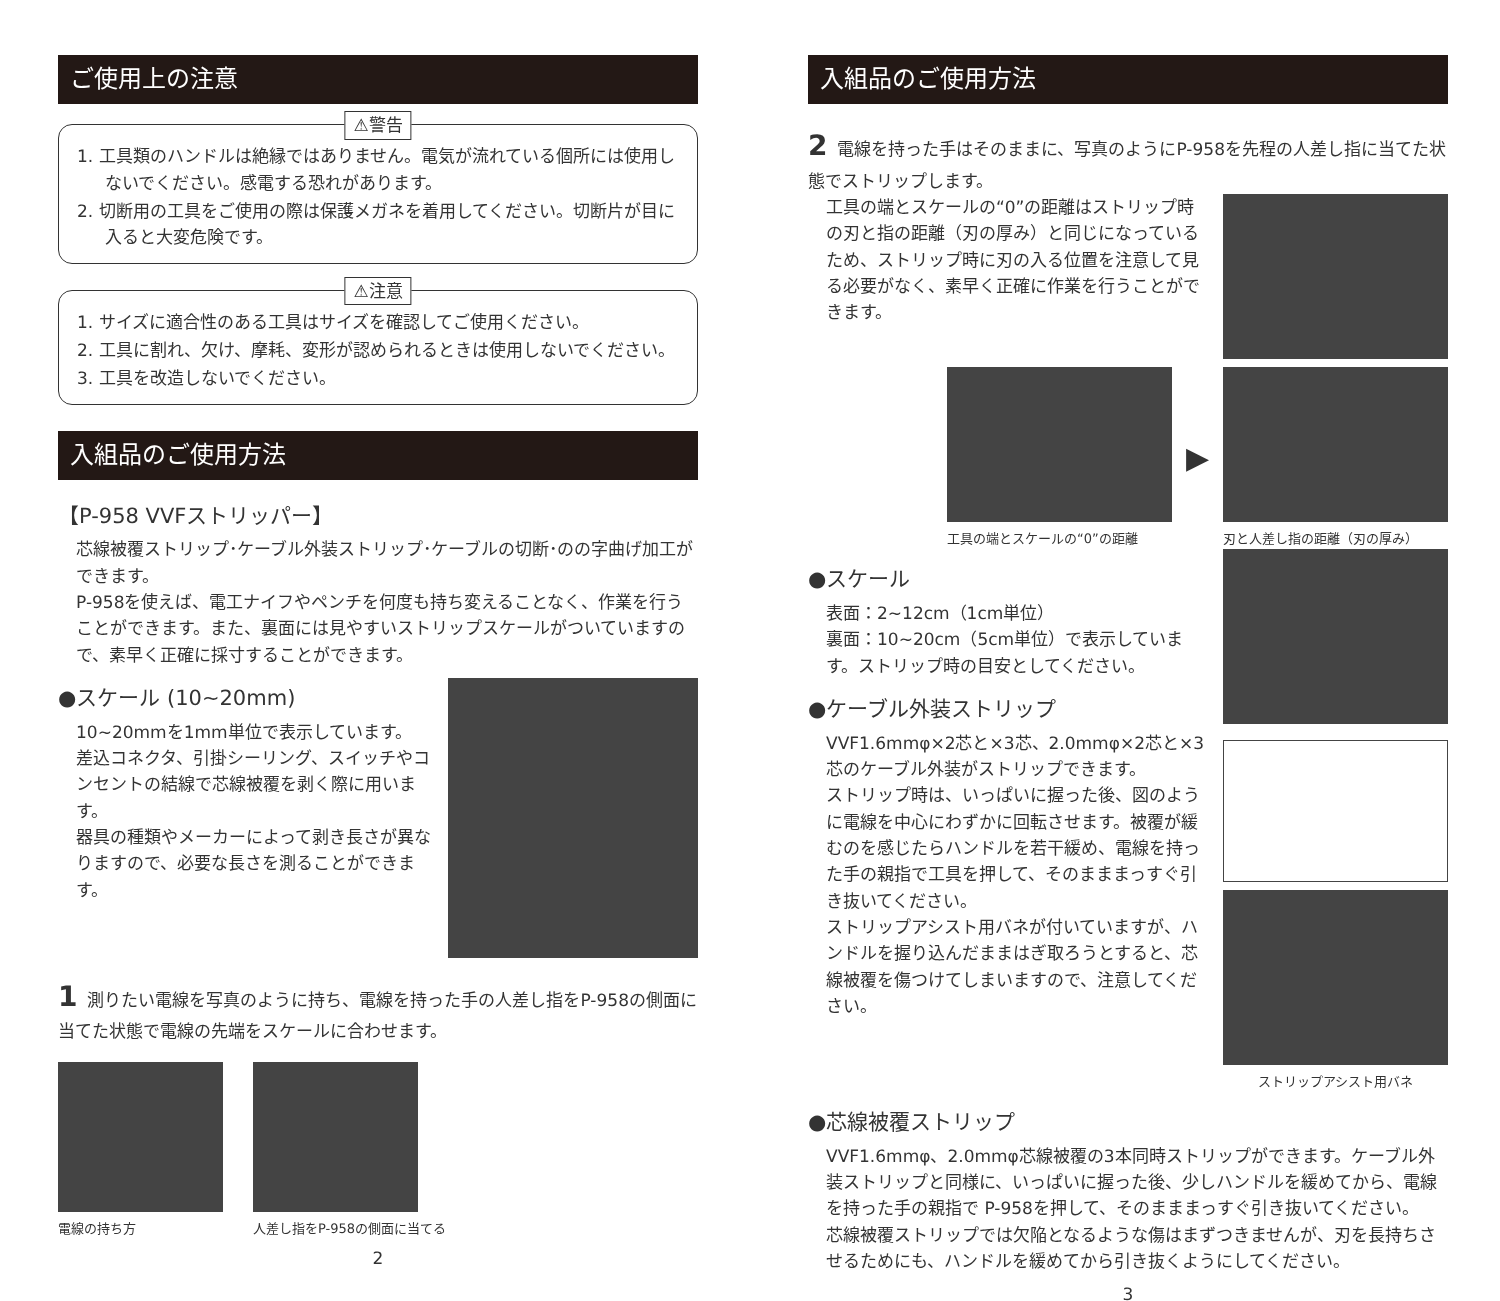ご使用上の注意
⚠警告
1. 工具類のハンドルは絶縁ではありません。電気が流れている個所には使用しないでください。感電する恐れがあります。
2. 切断用の工具をご使用の際は保護メガネを着用してください。切断片が目に入ると大変危険です。
⚠注意
1. サイズに適合性のある工具はサイズを確認してご使用ください。
2. 工具に割れ、欠け、摩耗、変形が認められるときは使用しないでください。
3. 工具を改造しないでください。
入組品のご使用方法
【P-958 VVFストリッパー】
芯線被覆ストリップ･ケーブル外装ストリップ･ケーブルの切断･のの字曲げ加工ができます。
P-958を使えば、電工ナイフやペンチを何度も持ち変えることなく、作業を行うことができます。また、裏面には見やすいストリップスケールがついていますので、素早く正確に採寸することができます。
●スケール (10~20mm)
10~20mmを1mm単位で表示しています。
差込コネクタ、引掛シーリング、スイッチやコンセントの結線で芯線被覆を剥く際に用います。
器具の種類やメーカーによって剥き長さが異なりますので、必要な長さを測ることができます。
1 測りたい電線を写真のように持ち、電線を持った手の人差し指をP-958の側面に当てた状態で電線の先端をスケールに合わせます。
電線の持ち方 人差し指をP-958の側面に当てる
2
入組品のご使用方法
2 電線を持った手はそのままに、写真のようにP-958を先程の人差し指に当てた状態でストリップします。
工具の端とスケールの“0”の距離はストリップ時の刃と指の距離（刃の厚み）と同じになっているため、ストリップ時に刃の入る位置を注意して見る必要がなく、素早く正確に作業を行うことができます。
工具の端とスケールの“0”の距離
▶
刃と人差し指の距離（刃の厚み）
●スケール
表面：2~12cm（1cm単位）
裏面：10~20cm（5cm単位）で表示しています。ストリップ時の目安としてください。
●ケーブル外装ストリップ
VVF1.6mmφ×2芯と×3芯、2.0mmφ×2芯と×3芯のケーブル外装がストリップできます。
ストリップ時は、いっぱいに握った後、図のように電線を中心にわずかに回転させます。被覆が緩むのを感じたらハンドルを若干緩め、電線を持った手の親指で工具を押して、そのまままっすぐ引き抜いてください。
ストリップアシスト用バネが付いていますが、ハンドルを握り込んだままはぎ取ろうとすると、芯線被覆を傷つけてしまいますので、注意してください。
ストリップアシスト用バネ
●芯線被覆ストリップ
VVF1.6mmφ、2.0mmφ芯線被覆の3本同時ストリップができます。ケーブル外装ストリップと同様に、いっぱいに握った後、少しハンドルを緩めてから、電線を持った手の親指で P-958を押して、そのまままっすぐ引き抜いてください。
芯線被覆ストリップでは欠陥となるような傷はまずつきませんが、刃を長持ちさせるためにも、ハンドルを緩めてから引き抜くようにしてください。
3